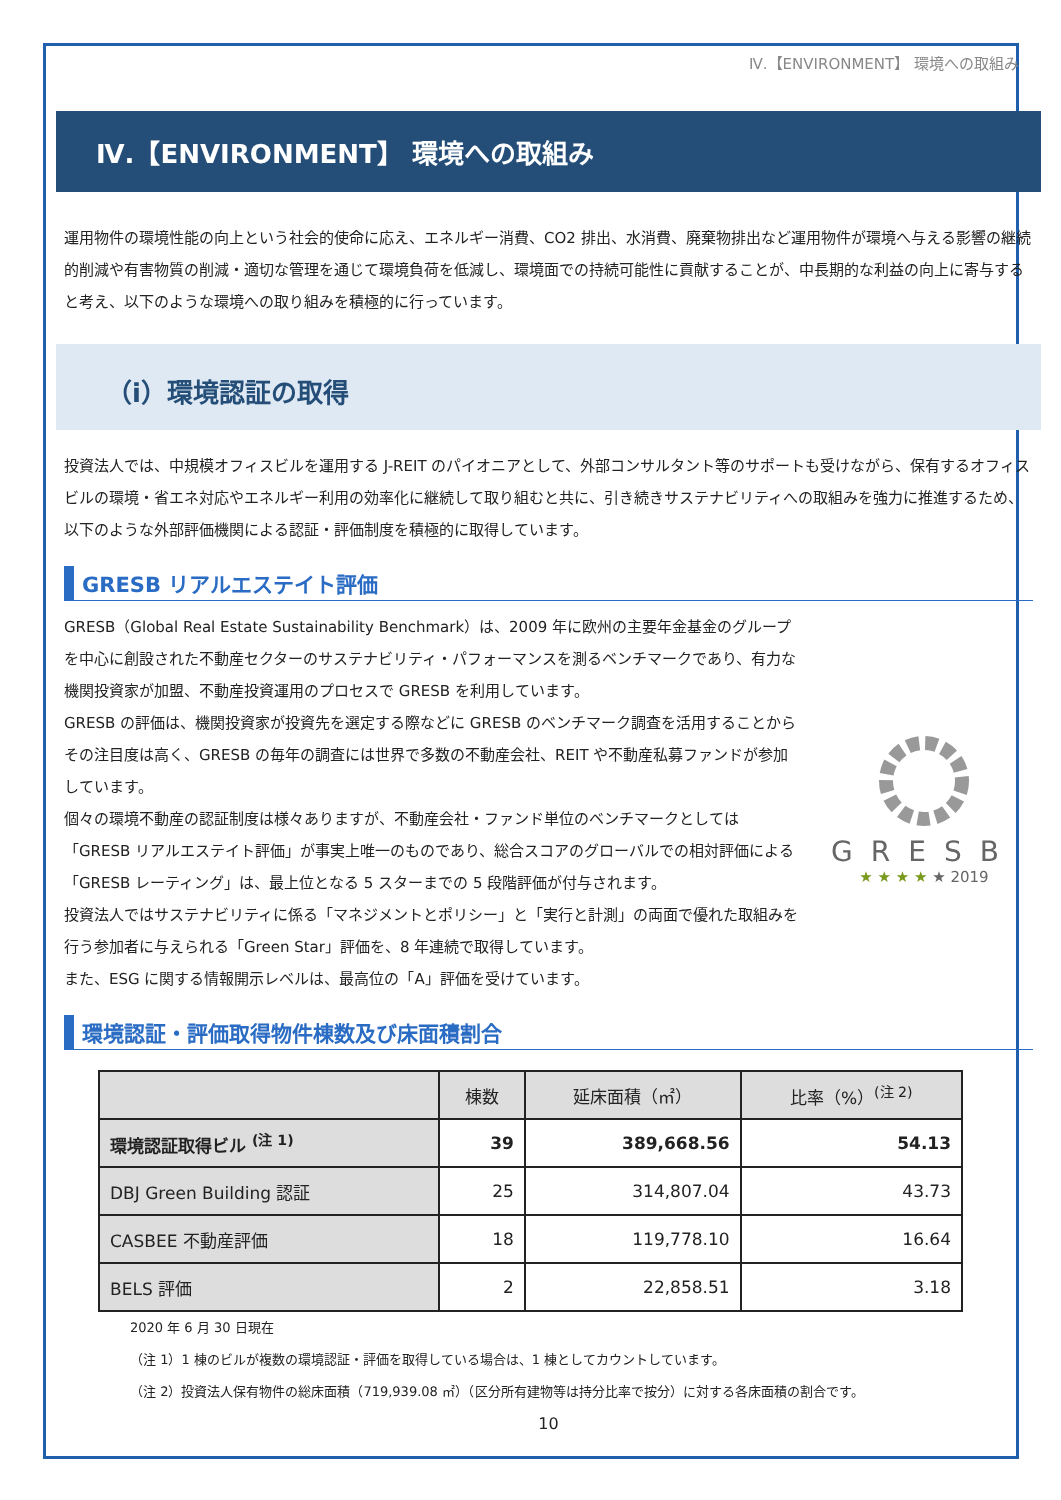Ⅳ.【ENVIRONMENT】 環境への取組み
Ⅳ.【ENVIRONMENT】 環境への取組み
運用物件の環境性能の向上という社会的使命に応え、エネルギー消費、CO2 排出、水消費、廃棄物排出など運用物件が環境へ与える影響の継続的削減や有害物質の削減・適切な管理を通じて環境負荷を低減し、環境面での持続可能性に貢献することが、中長期的な利益の向上に寄与すると考え、以下のような環境への取り組みを積極的に行っています。
（ⅰ）環境認証の取得
投資法人では、中規模オフィスビルを運用する J-REIT のパイオニアとして、外部コンサルタント等のサポートも受けながら、保有するオフィスビルの環境・省エネ対応やエネルギー利用の効率化に継続して取り組むと共に、引き続きサステナビリティへの取組みを強力に推進するため、以下のような外部評価機関による認証・評価制度を積極的に取得しています。
GRESB リアルエステイト評価
GRESB（Global Real Estate Sustainability Benchmark）は、2009 年に欧州の主要年金基金のグループを中心に創設された不動産セクターのサステナビリティ・パフォーマンスを測るベンチマークであり、有力な機関投資家が加盟、不動産投資運用のプロセスで GRESB を利用しています。
GRESB の評価は、機関投資家が投資先を選定する際などに GRESB のベンチマーク調査を活用することからその注目度は高く、GRESB の毎年の調査には世界で多数の不動産会社、REIT や不動産私募ファンドが参加しています。
個々の環境不動産の認証制度は様々ありますが、不動産会社・ファンド単位のベンチマークとしては「GRESB リアルエステイト評価」が事実上唯一のものであり、総合スコアのグローバルでの相対評価による「GRESB レーティング」は、最上位となる 5 スターまでの 5 段階評価が付与されます。
投資法人ではサステナビリティに係る「マネジメントとポリシー」と「実行と計測」の両面で優れた取組みを行う参加者に与えられる「Green Star」評価を、8 年連続で取得しています。
また、ESG に関する情報開示レベルは、最高位の「A」評価を受けています。
GRESB
★ ★ ★ ★ ★ 2019
環境認証・評価取得物件棟数及び床面積割合
| | 棟数 | 延床面積（㎡） | 比率（%）<sup>(注 2)</sup> |
| --- | --- | --- | --- |
| 環境認証取得ビル <sup>(注 1)</sup> | 39 | 389,668.56 | 54.13 |
| DBJ Green Building 認証 | 25 | 314,807.04 | 43.73 |
| CASBEE 不動産評価 | 18 | 119,778.10 | 16.64 |
| BELS 評価 | 2 | 22,858.51 | 3.18 |
2020 年 6 月 30 日現在
（注 1）1 棟のビルが複数の環境認証・評価を取得している場合は、1 棟としてカウントしています。
（注 2）投資法人保有物件の総床面積（719,939.08 ㎡）（区分所有建物等は持分比率で按分）に対する各床面積の割合です。
10